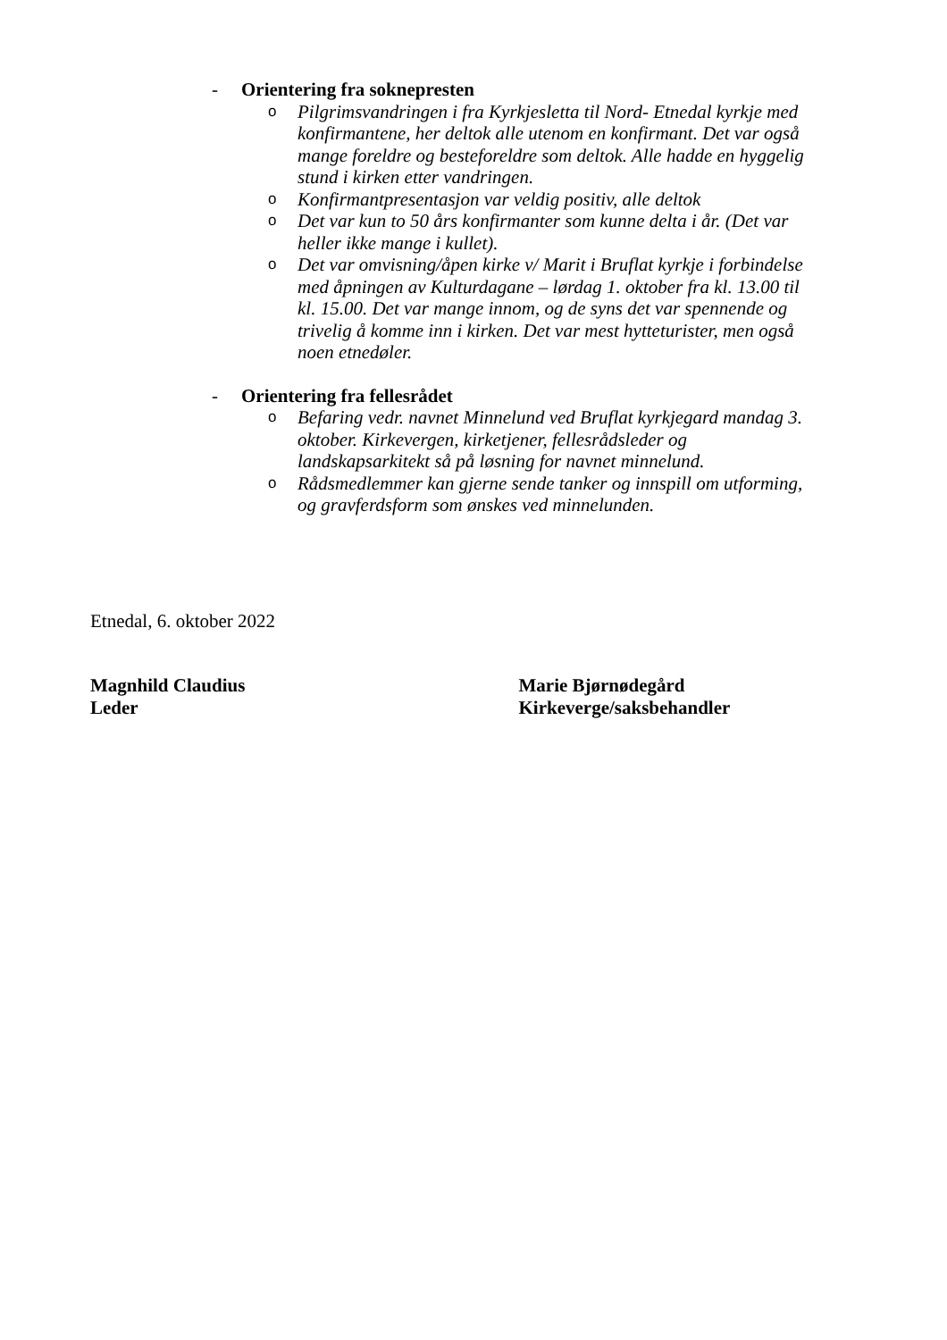- Orientering fra soknepresten
o Pilgrimsvandringen i fra Kyrkjesletta til Nord- Etnedal kyrkje med konfirmantene, her deltok alle utenom en konfirmant. Det var også mange foreldre og besteforeldre som deltok. Alle hadde en hyggelig stund i kirken etter vandringen.
o Konfirmantpresentasjon var veldig positiv, alle deltok
o Det var kun to 50 års konfirmanter som kunne delta i år. (Det var heller ikke mange i kullet).
o Det var omvisning/åpen kirke v/ Marit i Bruflat kyrkje i forbindelse med åpningen av Kulturdagane – lørdag 1. oktober fra kl. 13.00 til kl. 15.00. Det var mange innom, og de syns det var spennende og trivelig å komme inn i kirken. Det var mest hytteturister, men også noen etnedøler.
- Orientering fra fellesrådet
o Befaring vedr. navnet Minnelund ved Bruflat kyrkjegard mandag 3. oktober. Kirkevergen, kirketjener, fellesrådsleder og landskapsarkitekt så på løsning for navnet minnelund.
o Rådsmedlemmer kan gjerne sende tanker og innspill om utforming, og gravferdsform som ønskes ved minnelunden.
Etnedal, 6. oktober 2022
Magnhild Claudius
Leder
Marie Bjørnødegård
Kirkeverge/saksbehandler